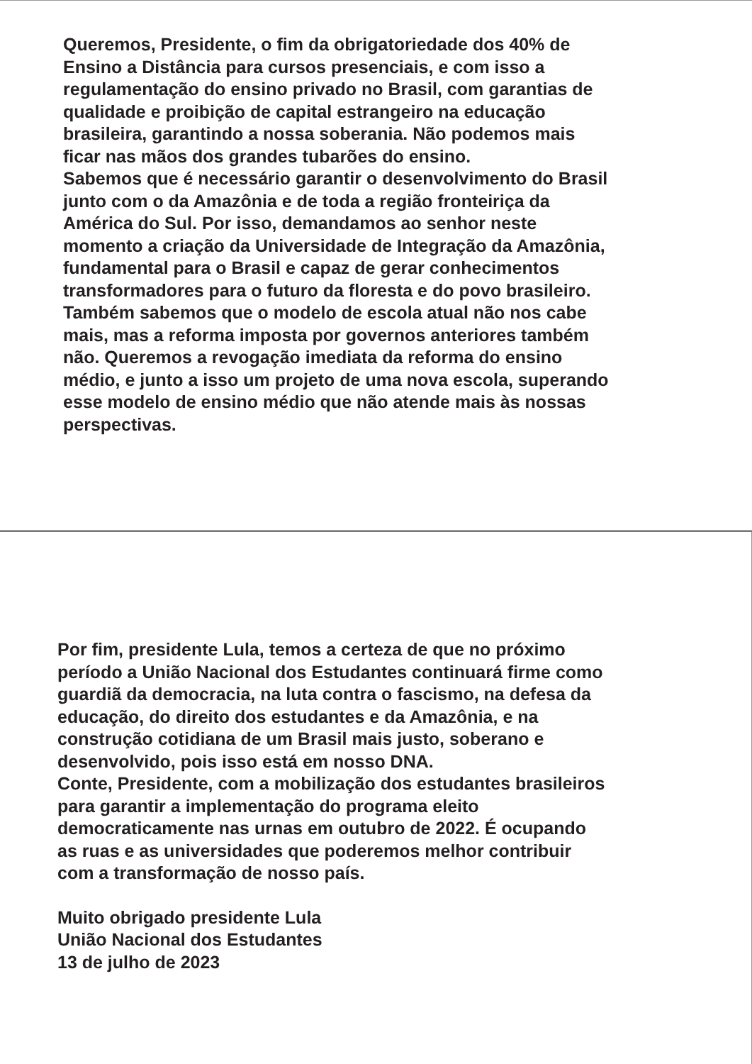Queremos, Presidente, o fim da obrigatoriedade dos 40% de
Ensino a Distância para cursos presenciais, e com isso a
regulamentação do ensino privado no Brasil, com garantias de
qualidade e proibição de capital estrangeiro na educação
brasileira, garantindo a nossa soberania. Não podemos mais
ficar nas mãos dos grandes tubarões do ensino.
Sabemos que é necessário garantir o desenvolvimento do Brasil
junto com o da Amazônia e de toda a região fronteiriça da
América do Sul. Por isso, demandamos ao senhor neste
momento a criação da Universidade de Integração da Amazônia,
fundamental para o Brasil e capaz de gerar conhecimentos
transformadores para o futuro da floresta e do povo brasileiro.
Também sabemos que o modelo de escola atual não nos cabe
mais, mas a reforma imposta por governos anteriores também
não. Queremos a revogação imediata da reforma do ensino
médio, e junto a isso um projeto de uma nova escola, superando
esse modelo de ensino médio que não atende mais às nossas
perspectivas.
Por fim, presidente Lula, temos a certeza de que no próximo
período a União Nacional dos Estudantes continuará firme como
guardiã da democracia, na luta contra o fascismo, na defesa da
educação, do direito dos estudantes e da Amazônia, e na
construção cotidiana de um Brasil mais justo, soberano e
desenvolvido, pois isso está em nosso DNA.
Conte, Presidente, com a mobilização dos estudantes brasileiros
para garantir a implementação do programa eleito
democraticamente nas urnas em outubro de 2022. É ocupando
as ruas e as universidades que poderemos melhor contribuir
com a transformação de nosso país.
Muito obrigado presidente Lula
União Nacional dos Estudantes
13 de julho de 2023